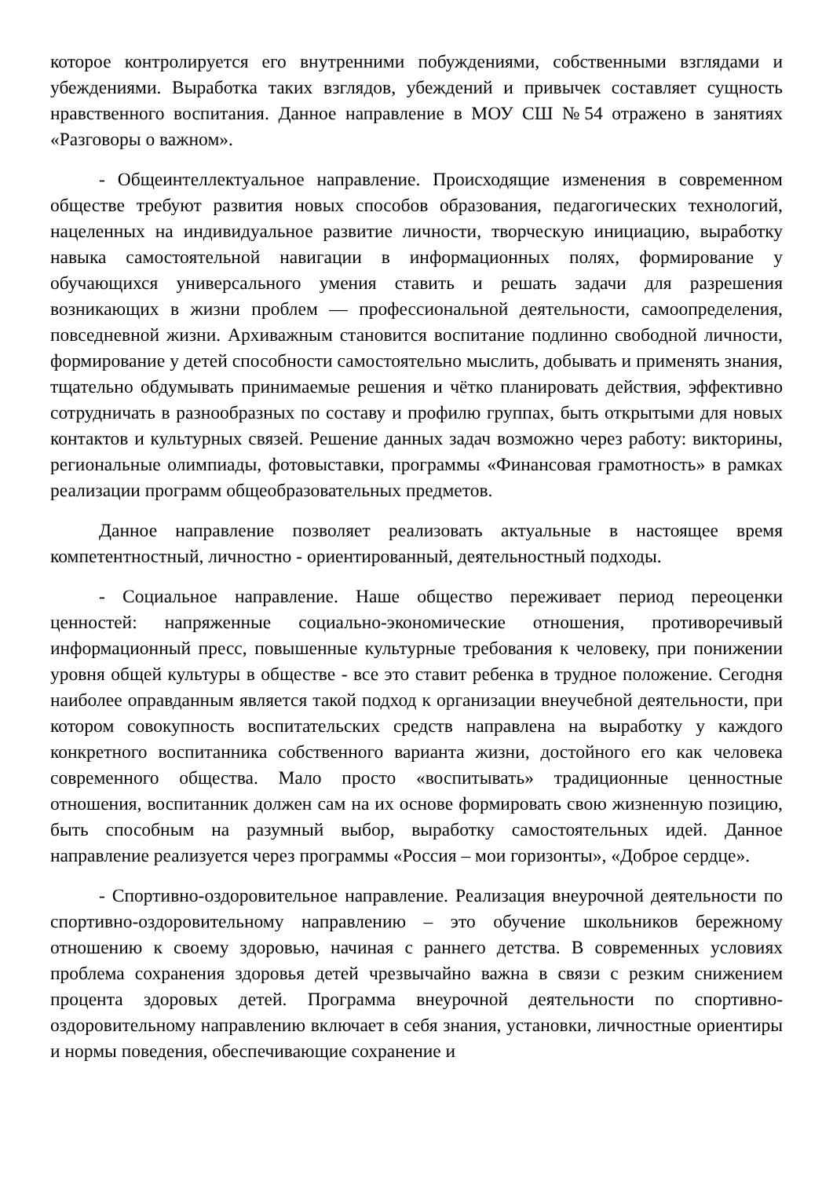которое контролируется его внутренними побуждениями, собственными взглядами и убеждениями. Выработка таких взглядов, убеждений и привычек составляет сущность нравственного воспитания. Данное направление в МОУ СШ №54 отражено в занятиях «Разговоры о важном».
- Общеинтеллектуальное направление. Происходящие изменения в современном обществе требуют развития новых способов образования, педагогических технологий, нацеленных на индивидуальное развитие личности, творческую инициацию, выработку навыка самостоятельной навигации в информационных полях, формирование у обучающихся универсального умения ставить и решать задачи для разрешения возникающих в жизни проблем — профессиональной деятельности, самоопределения, повседневной жизни. Архиважным становится воспитание подлинно свободной личности, формирование у детей способности самостоятельно мыслить, добывать и применять знания, тщательно обдумывать принимаемые решения и чётко планировать действия, эффективно сотрудничать в разнообразных по составу и профилю группах, быть открытыми для новых контактов и культурных связей. Решение данных задач возможно через работу: викторины, региональные олимпиады, фотовыставки, программы «Финансовая грамотность» в рамках реализации программ общеобразовательных предметов.
Данное направление позволяет реализовать актуальные в настоящее время компетентностный, личностно - ориентированный, деятельностный подходы.
- Социальное направление. Наше общество переживает период переоценки ценностей: напряженные социально-экономические отношения, противоречивый информационный пресс, повышенные культурные требования к человеку, при понижении уровня общей культуры в обществе - все это ставит ребенка в трудное положение. Сегодня наиболее оправданным является такой подход к организации внеучебной деятельности, при котором совокупность воспитательских средств направлена на выработку у каждого конкретного воспитанника собственного варианта жизни, достойного его как человека современного общества. Мало просто «воспитывать» традиционные ценностные отношения, воспитанник должен сам на их основе формировать свою жизненную позицию, быть способным на разумный выбор, выработку самостоятельных идей. Данное направление реализуется через программы «Россия – мои горизонты», «Доброе сердце».
- Спортивно-оздоровительное направление. Реализация внеурочной деятельности по спортивно-оздоровительному направлению – это обучение школьников бережному отношению к своему здоровью, начиная с раннего детства. В современных условиях проблема сохранения здоровья детей чрезвычайно важна в связи с резким снижением процента здоровых детей. Программа внеурочной деятельности по спортивно-оздоровительному направлению включает в себя знания, установки, личностные ориентиры и нормы поведения, обеспечивающие сохранение и